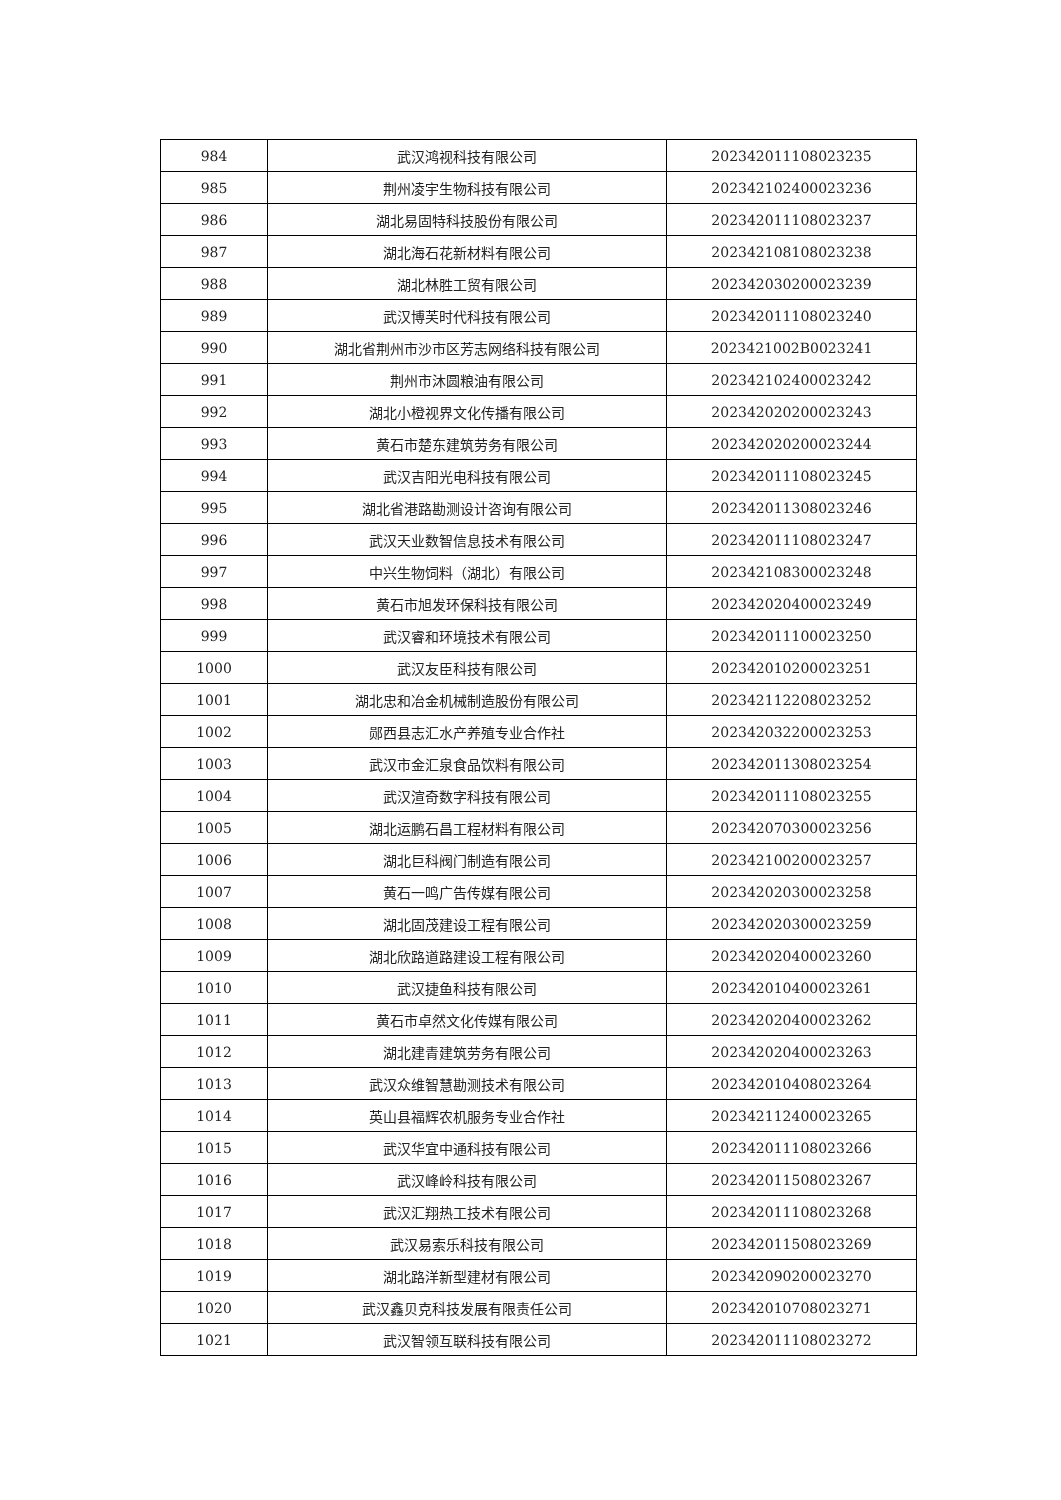| 984 | 武汉鸿视科技有限公司 | 202342011108023235 |
| 985 | 荆州凌宇生物科技有限公司 | 202342102400023236 |
| 986 | 湖北易固特科技股份有限公司 | 202342011108023237 |
| 987 | 湖北海石花新材料有限公司 | 202342108108023238 |
| 988 | 湖北林胜工贸有限公司 | 202342030200023239 |
| 989 | 武汉博芙时代科技有限公司 | 202342011108023240 |
| 990 | 湖北省荆州市沙市区芳志网络科技有限公司 | 2023421002B0023241 |
| 991 | 荆州市沐圆粮油有限公司 | 202342102400023242 |
| 992 | 湖北小橙视界文化传播有限公司 | 202342020200023243 |
| 993 | 黄石市楚东建筑劳务有限公司 | 202342020200023244 |
| 994 | 武汉吉阳光电科技有限公司 | 202342011108023245 |
| 995 | 湖北省港路勘测设计咨询有限公司 | 202342011308023246 |
| 996 | 武汉天业数智信息技术有限公司 | 202342011108023247 |
| 997 | 中兴生物饲料（湖北）有限公司 | 202342108300023248 |
| 998 | 黄石市旭发环保科技有限公司 | 202342020400023249 |
| 999 | 武汉睿和环境技术有限公司 | 202342011100023250 |
| 1000 | 武汉友臣科技有限公司 | 202342010200023251 |
| 1001 | 湖北忠和冶金机械制造股份有限公司 | 202342112208023252 |
| 1002 | 郧西县志汇水产养殖专业合作社 | 202342032200023253 |
| 1003 | 武汉市金汇泉食品饮料有限公司 | 202342011308023254 |
| 1004 | 武汉渲奇数字科技有限公司 | 202342011108023255 |
| 1005 | 湖北运鹏石昌工程材料有限公司 | 202342070300023256 |
| 1006 | 湖北巨科阀门制造有限公司 | 202342100200023257 |
| 1007 | 黄石一鸣广告传媒有限公司 | 202342020300023258 |
| 1008 | 湖北固茂建设工程有限公司 | 202342020300023259 |
| 1009 | 湖北欣路道路建设工程有限公司 | 202342020400023260 |
| 1010 | 武汉捷鱼科技有限公司 | 202342010400023261 |
| 1011 | 黄石市卓然文化传媒有限公司 | 202342020400023262 |
| 1012 | 湖北建青建筑劳务有限公司 | 202342020400023263 |
| 1013 | 武汉众维智慧勘测技术有限公司 | 202342010408023264 |
| 1014 | 英山县福辉农机服务专业合作社 | 202342112400023265 |
| 1015 | 武汉华宜中通科技有限公司 | 202342011108023266 |
| 1016 | 武汉峰岭科技有限公司 | 202342011508023267 |
| 1017 | 武汉汇翔热工技术有限公司 | 202342011108023268 |
| 1018 | 武汉易索乐科技有限公司 | 202342011508023269 |
| 1019 | 湖北路洋新型建材有限公司 | 202342090200023270 |
| 1020 | 武汉鑫贝克科技发展有限责任公司 | 202342010708023271 |
| 1021 | 武汉智领互联科技有限公司 | 202342011108023272 |